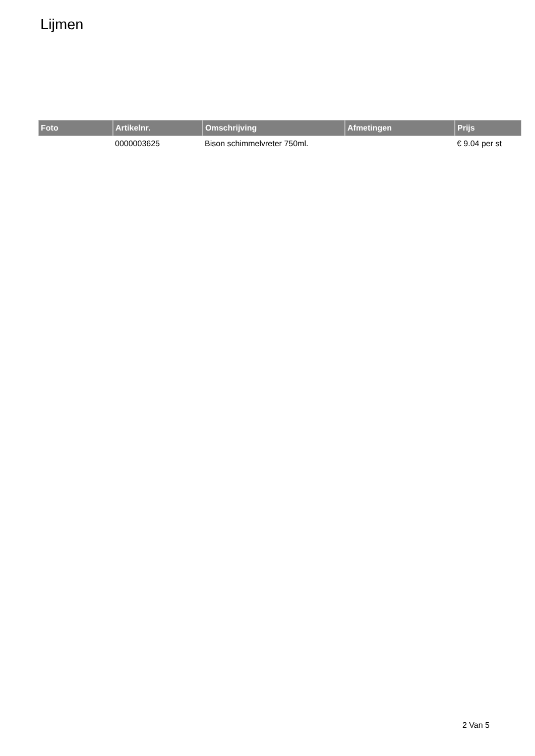Lijmen
| Foto | Artikelnr. | Omschrijving | Afmetingen | Prijs |
| --- | --- | --- | --- | --- |
| | 0000003625 | Bison schimmelvreter 750ml. | | € 9.04 per st |
2 Van 5